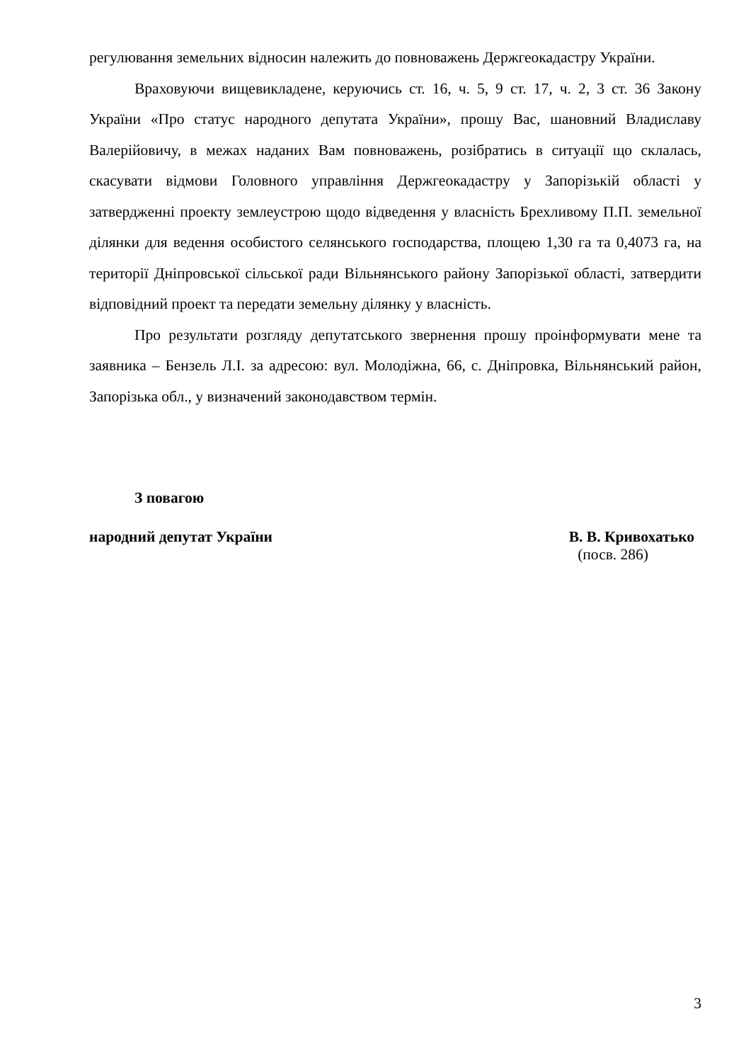регулювання земельних відносин належить до повноважень Держгеокадастру України.
Враховуючи вищевикладене, керуючись ст. 16, ч. 5, 9 ст. 17, ч. 2, 3 ст. 36 Закону України «Про статус народного депутата України», прошу Вас, шановний Владиславу Валерійовичу, в межах наданих Вам повноважень, розібратись в ситуації що склалась, скасувати відмови Головного управління Держгеокадастру у Запорізькій області у затвердженні проекту землеустрою щодо відведення у власність Брехливому П.П. земельної ділянки для ведення особистого селянського господарства, площею 1,30 га та 0,4073 га, на території Дніпровської сільської ради Вільнянського району Запорізької області, затвердити відповідний проект та передати земельну ділянку у власність.
Про результати розгляду депутатського звернення прошу проінформувати мене та заявника – Бензель Л.І. за адресою: вул. Молодіжна, 66, с. Дніпровка, Вільнянський район, Запорізька обл., у визначений законодавством термін.
З повагою
народний депутат України В. В. Кривохатько
(посв. 286)
3